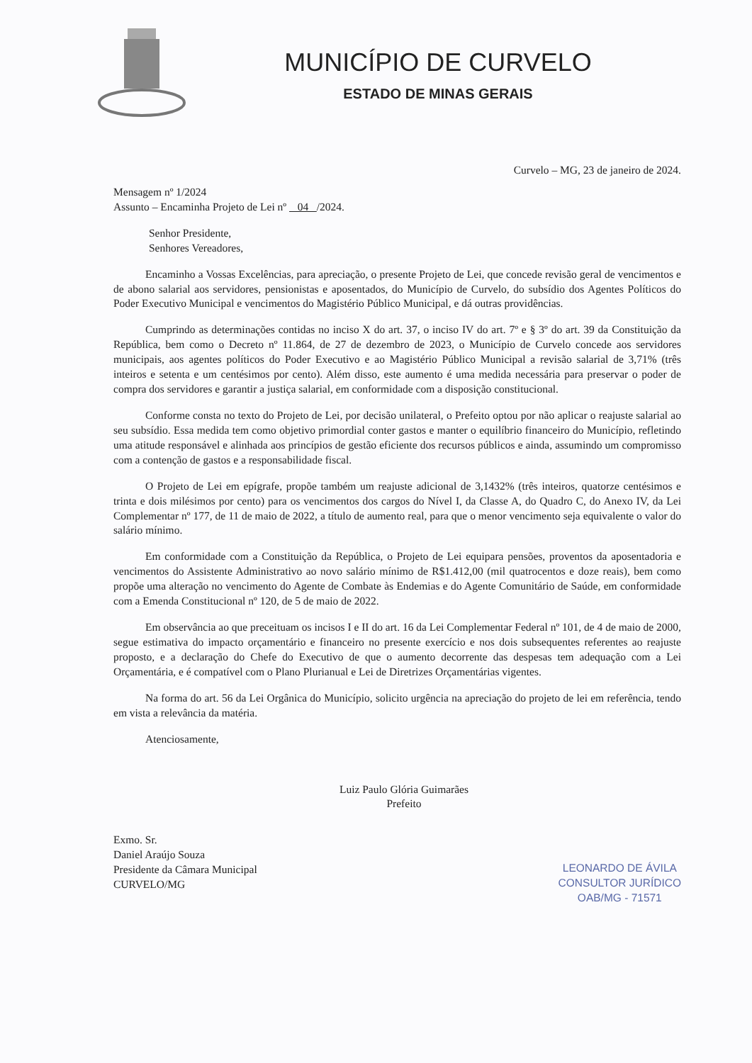MUNICÍPIO DE CURVELO
ESTADO DE MINAS GERAIS
Curvelo – MG, 23 de janeiro de 2024.
Mensagem nº 1/2024
Assunto – Encaminha Projeto de Lei nº 04 /2024.
Senhor Presidente,
Senhores Vereadores,
Encaminho a Vossas Excelências, para apreciação, o presente Projeto de Lei, que concede revisão geral de vencimentos e de abono salarial aos servidores, pensionistas e aposentados, do Município de Curvelo, do subsídio dos Agentes Políticos do Poder Executivo Municipal e vencimentos do Magistério Público Municipal, e dá outras providências.
Cumprindo as determinações contidas no inciso X do art. 37, o inciso IV do art. 7º e § 3º do art. 39 da Constituição da República, bem como o Decreto nº 11.864, de 27 de dezembro de 2023, o Município de Curvelo concede aos servidores municipais, aos agentes políticos do Poder Executivo e ao Magistério Público Municipal a revisão salarial de 3,71% (três inteiros e setenta e um centésimos por cento). Além disso, este aumento é uma medida necessária para preservar o poder de compra dos servidores e garantir a justiça salarial, em conformidade com a disposição constitucional.
Conforme consta no texto do Projeto de Lei, por decisão unilateral, o Prefeito optou por não aplicar o reajuste salarial ao seu subsídio. Essa medida tem como objetivo primordial conter gastos e manter o equilíbrio financeiro do Município, refletindo uma atitude responsável e alinhada aos princípios de gestão eficiente dos recursos públicos e ainda, assumindo um compromisso com a contenção de gastos e a responsabilidade fiscal.
O Projeto de Lei em epígrafe, propõe também um reajuste adicional de 3,1432% (três inteiros, quatorze centésimos e trinta e dois milésimos por cento) para os vencimentos dos cargos do Nível I, da Classe A, do Quadro C, do Anexo IV, da Lei Complementar nº 177, de 11 de maio de 2022, a título de aumento real, para que o menor vencimento seja equivalente o valor do salário mínimo.
Em conformidade com a Constituição da República, o Projeto de Lei equipara pensões, proventos da aposentadoria e vencimentos do Assistente Administrativo ao novo salário mínimo de R$1.412,00 (mil quatrocentos e doze reais), bem como propõe uma alteração no vencimento do Agente de Combate às Endemias e do Agente Comunitário de Saúde, em conformidade com a Emenda Constitucional nº 120, de 5 de maio de 2022.
Em observância ao que preceituam os incisos I e II do art. 16 da Lei Complementar Federal nº 101, de 4 de maio de 2000, segue estimativa do impacto orçamentário e financeiro no presente exercício e nos dois subsequentes referentes ao reajuste proposto, e a declaração do Chefe do Executivo de que o aumento decorrente das despesas tem adequação com a Lei Orçamentária, e é compatível com o Plano Plurianual e Lei de Diretrizes Orçamentárias vigentes.
Na forma do art. 56 da Lei Orgânica do Município, solicito urgência na apreciação do projeto de lei em referência, tendo em vista a relevância da matéria.
Atenciosamente,
Luiz Paulo Glória Guimarães
Prefeito
Exmo. Sr.
Daniel Araújo Souza
Presidente da Câmara Municipal
CURVELO/MG
LEONARDO DE ÁVILA
CONSULTOR JURÍDICO
OAB/MG - 71571